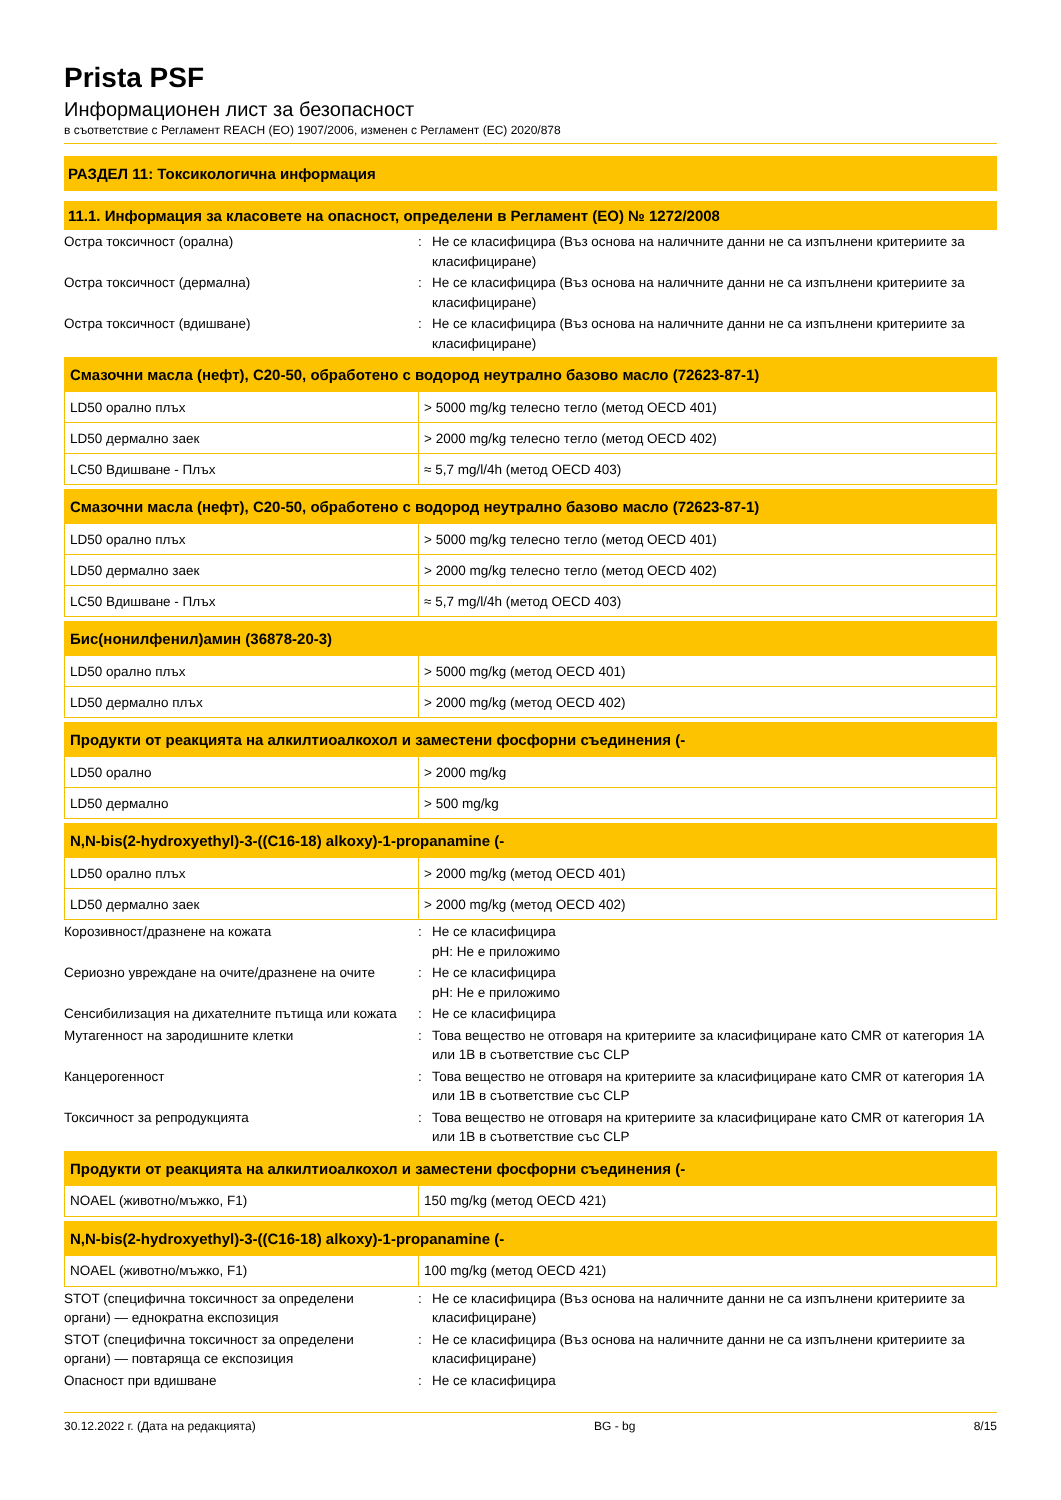Prista PSF
Информационен лист за безопасност
в съответствие с Регламент REACH (ЕО) 1907/2006, изменен с Регламент (ЕС) 2020/878
РАЗДЕЛ 11: Токсикологична информация
11.1. Информация за класовете на опасност, определени в Регламент (ЕО) № 1272/2008
Остра токсичност (орална) : Не се класифицира (Въз основа на наличните данни не са изпълнени критериите за класифициране)
Остра токсичност (дермална) : Не се класифицира (Въз основа на наличните данни не са изпълнени критериите за класифициране)
Остра токсичност (вдишване) : Не се класифицира (Въз основа на наличните данни не са изпълнени критериите за класифициране)
| Смазочни масла (нефт), C20-50, обработено с водород неутрално базово масло (72623-87-1) | |
| --- | --- |
| LD50 орално плъх | > 5000 mg/kg телесно тегло (метод OECD 401) |
| LD50 дермално заек | > 2000 mg/kg телесно тегло (метод OECD 402) |
| LC50 Вдишване - Плъх | ≈ 5,7 mg/l/4h (метод OECD 403) |
| Смазочни масла (нефт), C20-50, обработено с водород неутрално базово масло (72623-87-1) | |
| --- | --- |
| LD50 орално плъх | > 5000 mg/kg телесно тегло (метод OECD 401) |
| LD50 дермално заек | > 2000 mg/kg телесно тегло (метод OECD 402) |
| LC50 Вдишване - Плъх | ≈ 5,7 mg/l/4h (метод OECD 403) |
| Бис(нонилфенил)амин (36878-20-3) | |
| --- | --- |
| LD50 орално плъх | > 5000 mg/kg (метод OECD 401) |
| LD50 дермално плъх | > 2000 mg/kg (метод OECD 402) |
| Продукти от реакцията на алкилтиоалкохол и заместени фосфорни съединения (- | |
| --- | --- |
| LD50 орално | > 2000 mg/kg |
| LD50 дермално | > 500 mg/kg |
| N,N-bis(2-hydroxyethyl)-3-((C16-18) alkoxy)-1-propanamine (- | |
| --- | --- |
| LD50 орално плъх | > 2000 mg/kg (метод OECD 401) |
| LD50 дермално заек | > 2000 mg/kg (метод OECD 402) |
Корозивност/дразнене на кожата : Не се класифицира
pH: Не е приложимо
Сериозно увреждане на очите/дразнене на очите
: Не се класифицира
pH: Не е приложимо
Сенсибилизация на дихателните пътища или кожата
: Не се класифицира
Мутагенност на зародишните клетки : Това вещество не отговаря на критериите за класифициране като CMR от категория 1A или 1B в съответствие със CLP
Канцерогенност : Това вещество не отговаря на критериите за класифициране като CMR от категория 1A или 1B в съответствие със CLP
Токсичност за репродукцията : Това вещество не отговаря на критериите за класифициране като CMR от категория 1A или 1B в съответствие със CLP
| Продукти от реакцията на алкилтиоалкохол и заместени фосфорни съединения (- | |
| --- | --- |
| NOAEL (животно/мъжко, F1) | 150 mg/kg (метод OECD 421) |
| N,N-bis(2-hydroxyethyl)-3-((C16-18) alkoxy)-1-propanamine (- | |
| --- | --- |
| NOAEL (животно/мъжко, F1) | 100 mg/kg (метод OECD 421) |
STOT (специфична токсичност за определени органи) — еднократна експозиция
: Не се класифицира (Въз основа на наличните данни не са изпълнени критериите за класифициране)
STOT (специфична токсичност за определени органи) — повтаряща се експозиция
: Не се класифицира (Въз основа на наличните данни не са изпълнени критериите за класифициране)
Опасност при вдишване : Не се класифицира
30.12.2022 г. (Дата на редакцията) BG - bg 8/15